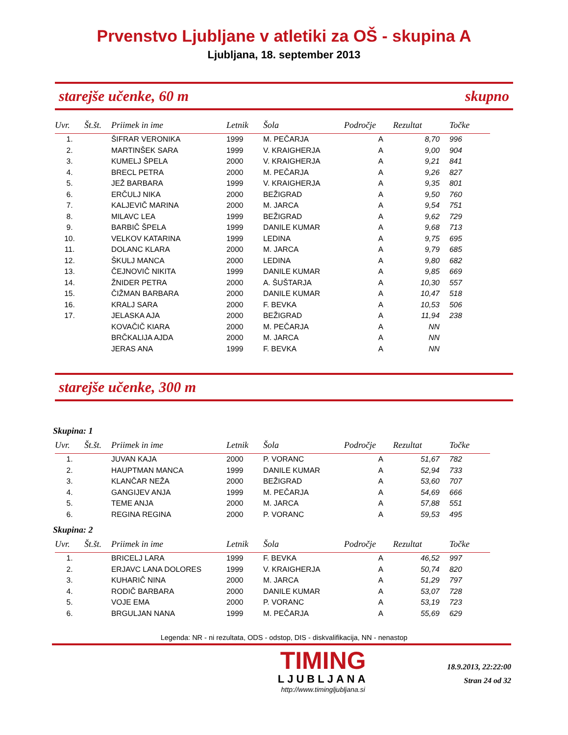Prvenstvo Ljubljane v atletiki za OŠ - skupina A
Ljubljana, 18. september 2013
starejše učenke, 60 m skupno
| Uvr. | Št.št. | Priimek in ime | Letnik | Šola | Področje | Rezultat | Točke |
| --- | --- | --- | --- | --- | --- | --- | --- |
| 1. | | ŠIFRAR VERONIKA | 1999 | M. PEČARJA | A | 8,70 | 996 |
| 2. | | MARTINŠEK SARA | 1999 | V. KRAIGHERJA | A | 9,00 | 904 |
| 3. | | KUMELJ ŠPELA | 2000 | V. KRAIGHERJA | A | 9,21 | 841 |
| 4. | | BRECL PETRA | 2000 | M. PEČARJA | A | 9,26 | 827 |
| 5. | | JEŽ BARBARA | 1999 | V. KRAIGHERJA | A | 9,35 | 801 |
| 6. | | ERČULJ NIKA | 2000 | BEŽIGRAD | A | 9,50 | 760 |
| 7. | | KALJEVIČ MARINA | 2000 | M. JARCA | A | 9,54 | 751 |
| 8. | | MILAVC LEA | 1999 | BEŽIGRAD | A | 9,62 | 729 |
| 9. | | BARBIČ ŠPELA | 1999 | DANILE KUMAR | A | 9,68 | 713 |
| 10. | | VELKOV KATARINA | 1999 | LEDINA | A | 9,75 | 695 |
| 11. | | DOLANC KLARA | 2000 | M. JARCA | A | 9,79 | 685 |
| 12. | | ŠKULJ MANCA | 2000 | LEDINA | A | 9,80 | 682 |
| 13. | | ČEJNOVIČ NIKITA | 1999 | DANILE KUMAR | A | 9,85 | 669 |
| 14. | | ŽNIDER PETRA | 2000 | A. ŠUŠTARJA | A | 10,30 | 557 |
| 15. | | ČIŽMAN BARBARA | 2000 | DANILE KUMAR | A | 10,47 | 518 |
| 16. | | KRALJ SARA | 2000 | F. BEVKA | A | 10,53 | 506 |
| 17. | | JELASKA AJA | 2000 | BEŽIGRAD | A | 11,94 | 238 |
| | | KOVAČIČ KIARA | 2000 | M. PEČARJA | A | NN | |
| | | BRČKALIJA AJDA | 2000 | M. JARCA | A | NN | |
| | | JERAS ANA | 1999 | F. BEVKA | A | NN | |
starejše učenke, 300 m
Skupina: 1
| Uvr. | Št.št. | Priimek in ime | Letnik | Šola | Področje | Rezultat | Točke |
| --- | --- | --- | --- | --- | --- | --- | --- |
| 1. | | JUVAN KAJA | 2000 | P. VORANC | A | 51,67 | 782 |
| 2. | | HAUPTMAN MANCA | 1999 | DANILE KUMAR | A | 52,94 | 733 |
| 3. | | KLANČAR NEŽA | 2000 | BEŽIGRAD | A | 53,60 | 707 |
| 4. | | GANGIJEV ANJA | 1999 | M. PEČARJA | A | 54,69 | 666 |
| 5. | | TEME ANJA | 2000 | M. JARCA | A | 57,88 | 551 |
| 6. | | REGINA REGINA | 2000 | P. VORANC | A | 59,53 | 495 |
Skupina: 2
| Uvr. | Št.št. | Priimek in ime | Letnik | Šola | Področje | Rezultat | Točke |
| --- | --- | --- | --- | --- | --- | --- | --- |
| 1. | | BRICELJ LARA | 1999 | F. BEVKA | A | 46,52 | 997 |
| 2. | | ERJAVC LANA DOLORES | 1999 | V. KRAIGHERJA | A | 50,74 | 820 |
| 3. | | KUHARIČ NINA | 2000 | M. JARCA | A | 51,29 | 797 |
| 4. | | RODIČ BARBARA | 2000 | DANILE KUMAR | A | 53,07 | 728 |
| 5. | | VOJE EMA | 2000 | P. VORANC | A | 53,19 | 723 |
| 6. | | BRGULJAN NANA | 1999 | M. PEČARJA | A | 55,69 | 629 |
Legenda: NR - ni rezultata, ODS - odstop, DIS - diskvalifikacija, NN - nenastop
TIMING
LJUBLJANA
http://www.timingljubljana.si
18.9.2013, 22:22:00
Stran 24 od 32